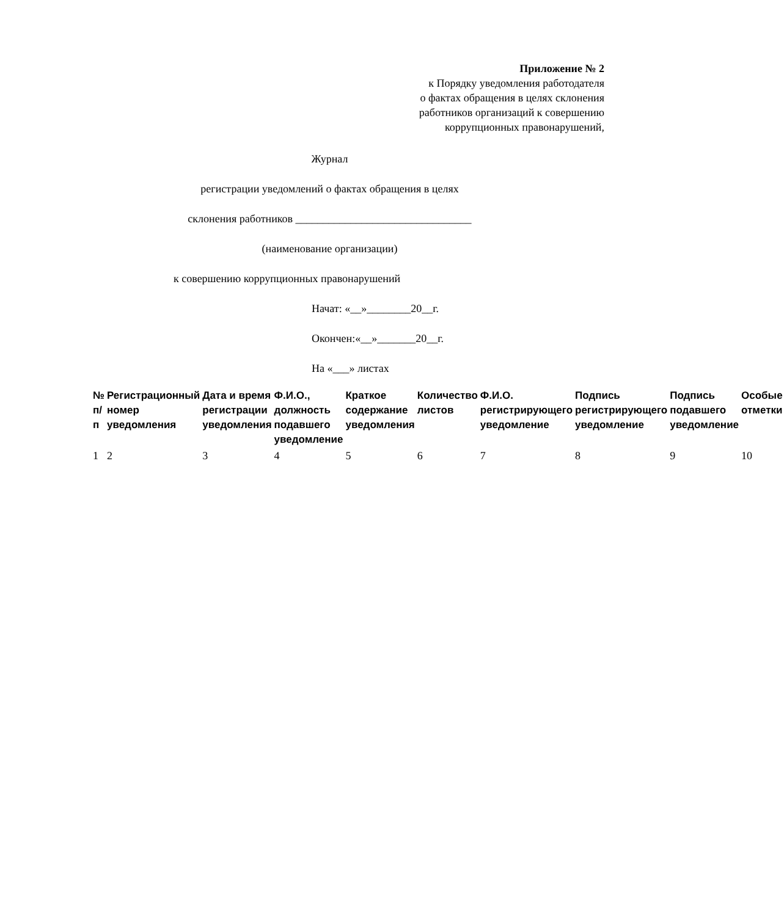Приложение № 2
к Порядку уведомления работодателя
о фактах обращения в целях склонения
работников организаций к совершению
коррупционных правонарушений,
Журнал
регистрации уведомлений о фактах обращения в целях
склонения работников ________________________________
(наименование организации)
к совершению коррупционных правонарушений
Начат: «__»________20__г.
Окончен:«__»_______20__г.
На «___» листах
| № п/п | Регистрационный номер уведомления | Дата и время регистрации уведомления | Ф.И.О., должность подавшего уведомление | Краткое содержание уведомления | Количество листов | Ф.И.О. регистрирующего уведомление | Подпись регистрирующего уведомление | Подпись подавшего уведомление | Особые отметки |
| --- | --- | --- | --- | --- | --- | --- | --- | --- | --- |
| 1 | 2 | 3 | 4 | 5 | 6 | 7 | 8 | 9 | 10 |